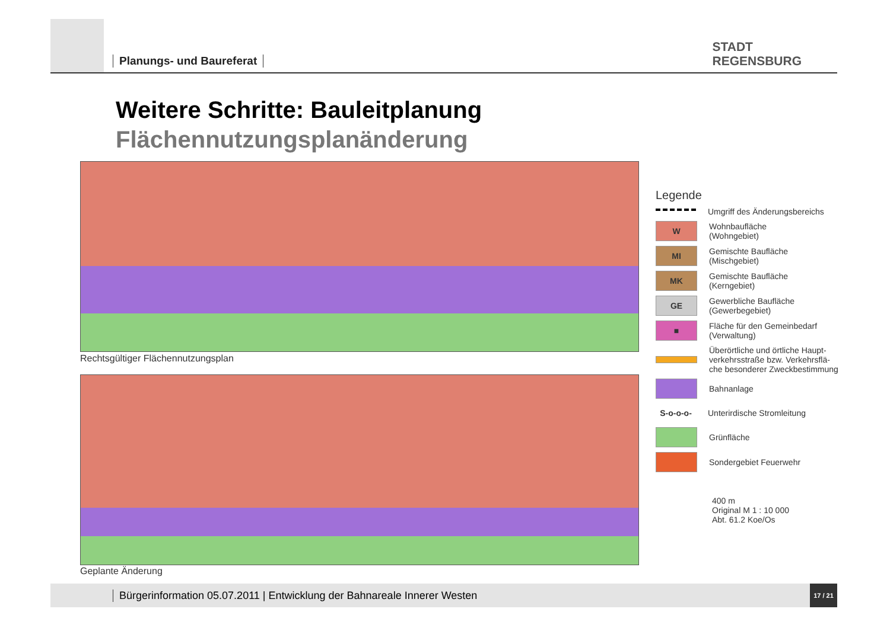Planungs- und Baureferat
STADT
REGENSBURG
Weitere Schritte: Bauleitplanung
Flächennutzungsplanänderung
Rechtsgültiger Flächennutzungsplan
Geplante Änderung
Legende
Umgriff des Änderungsbereichs
W Wohnbaufläche
(Wohngebiet)
MI Gemischte Baufläche
(Mischgebiet)
MK Gemischte Baufläche
(Kerngebiet)
GE Gewerbliche Baufläche
(Gewerbegebiet)
■ Fläche für den Gemeinbedarf
(Verwaltung)
Überörtliche und örtliche Haupt-
verkehrsstraße bzw. Verkehrsflä-
che besonderer Zweckbestimmung
Bahnanlage
S-o-o-o- Unterirdische Stromleitung
Grünfläche
Sondergebiet Feuerwehr
400 m
Original M 1 : 10 000
Abt. 61.2 Koe/Os
Bürgerinformation 05.07.2011 | Entwicklung der Bahnareale Innerer Westen
17 / 21